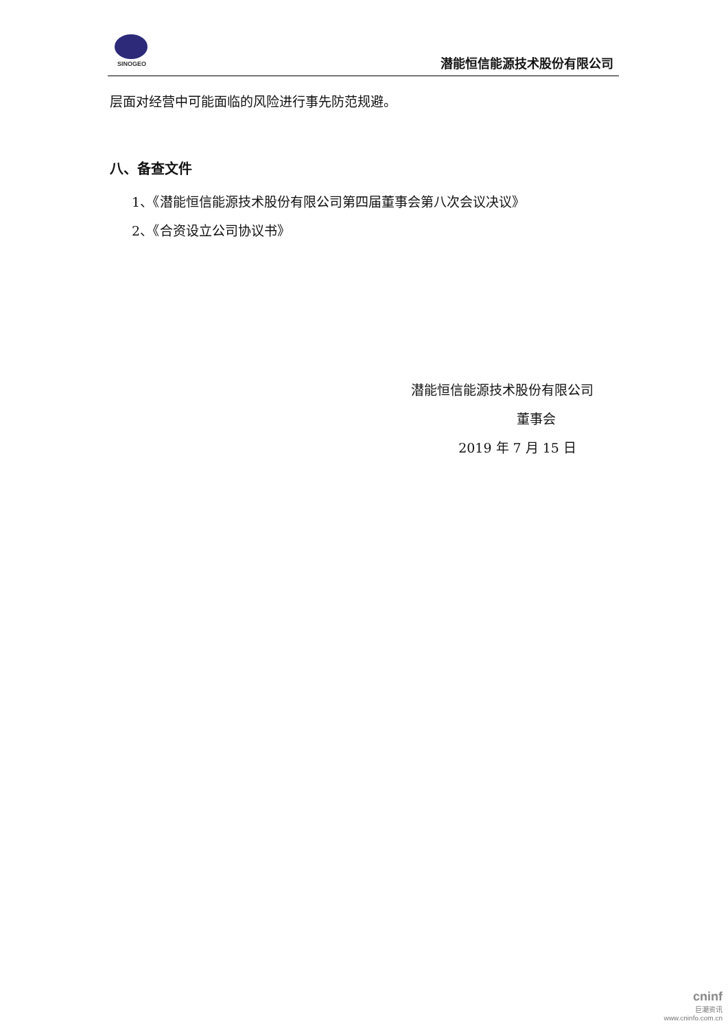SINOGEO
潜能恒信能源技术股份有限公司
层面对经营中可能面临的风险进行事先防范规避。
八、备查文件
1、《潜能恒信能源技术股份有限公司第四届董事会第八次会议决议》
2、《合资设立公司协议书》
潜能恒信能源技术股份有限公司
董事会
2019 年 7 月 15 日
cninf
巨潮资讯
www.cninfo.com.cn